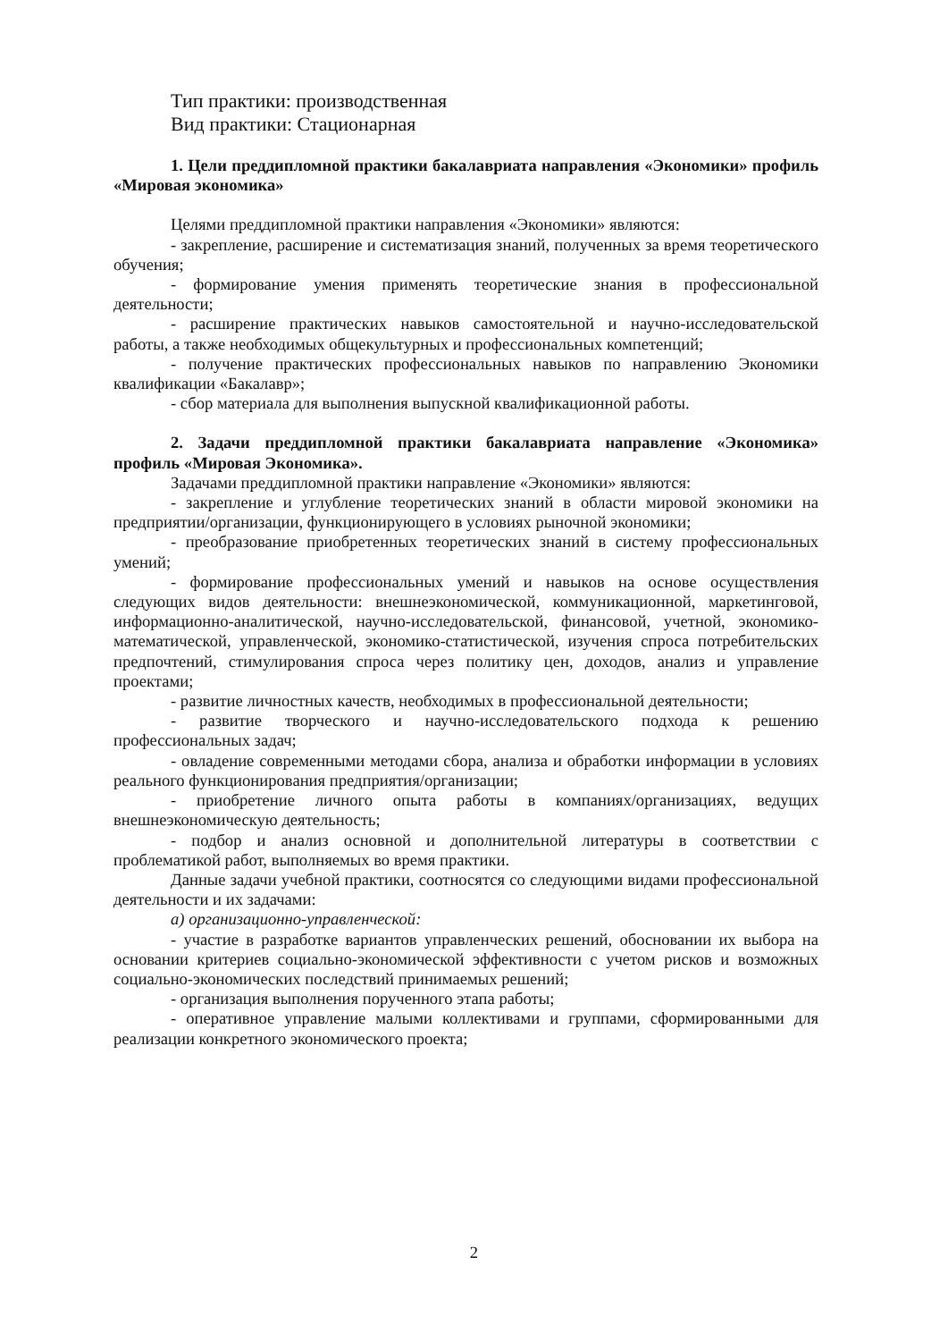Тип практики: производственная
Вид практики: Стационарная
1. Цели преддипломной практики бакалавриата направления «Экономики» профиль «Мировая экономика»
Целями преддипломной практики направления «Экономики» являются:
- закрепление, расширение и систематизация знаний, полученных за время теоретического обучения;
- формирование умения применять теоретические знания в профессиональной деятельности;
- расширение практических навыков самостоятельной и научно-исследовательской работы, а также необходимых общекультурных и профессиональных компетенций;
- получение практических профессиональных навыков по направлению Экономики квалификации «Бакалавр»;
- сбор материала для выполнения выпускной квалификационной работы.
2. Задачи преддипломной практики бакалавриата направление «Экономика» профиль «Мировая Экономика».
Задачами преддипломной практики направление «Экономики» являются:
- закрепление и углубление теоретических знаний в области мировой экономики на предприятии/организации, функционирующего в условиях рыночной экономики;
- преобразование приобретенных теоретических знаний в систему профессиональных умений;
- формирование профессиональных умений и навыков на основе осуществления следующих видов деятельности: внешнеэкономической, коммуникационной, маркетинговой, информационно-аналитической, научно-исследовательской, финансовой, учетной, экономико-математической, управленческой, экономико-статистической, изучения спроса потребительских предпочтений, стимулирования спроса через политику цен, доходов, анализ и управление проектами;
- развитие личностных качеств, необходимых в профессиональной деятельности;
- развитие творческого и научно-исследовательского подхода к решению профессиональных задач;
- овладение современными методами сбора, анализа и обработки информации в условиях реального функционирования предприятия/организации;
- приобретение личного опыта работы в компаниях/организациях, ведущих внешнеэкономическую деятельность;
- подбор и анализ основной и дополнительной литературы в соответствии с проблематикой работ, выполняемых во время практики.
Данные задачи учебной практики, соотносятся со следующими видами профессиональной деятельности и их задачами:
а) организационно-управленческой:
- участие в разработке вариантов управленческих решений, обосновании их выбора на основании критериев социально-экономической эффективности с учетом рисков и возможных социально-экономических последствий принимаемых решений;
- организация выполнения порученного этапа работы;
- оперативное управление малыми коллективами и группами, сформированными для реализации конкретного экономического проекта;
2